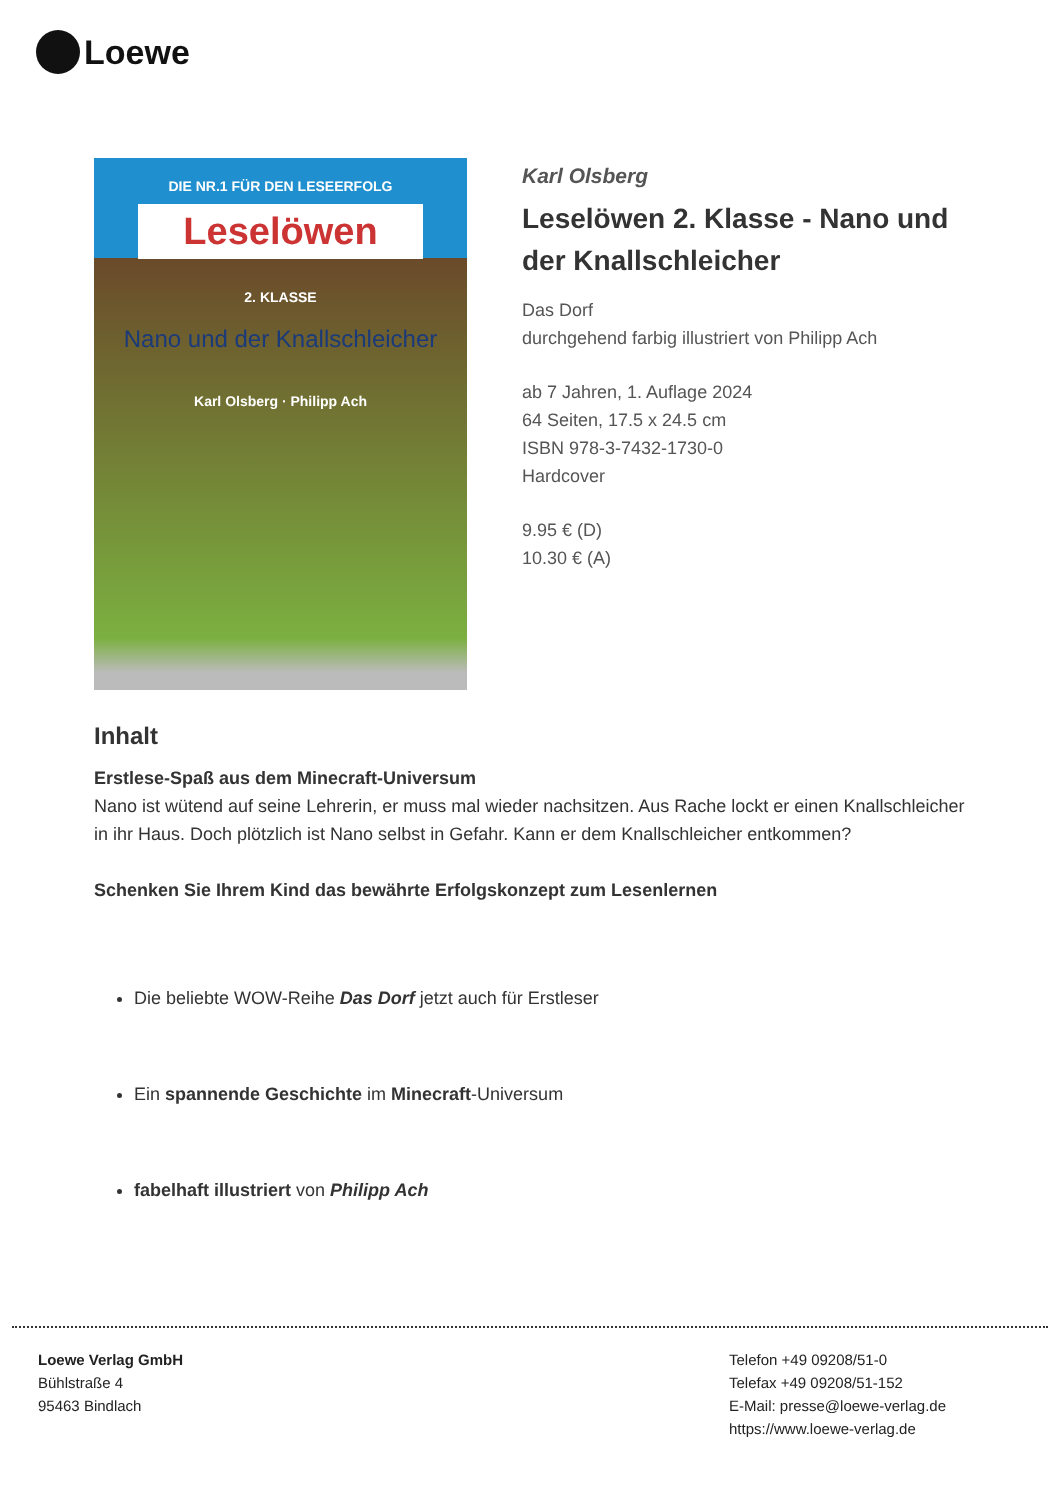Loewe
DIE NR.1 FÜR DEN LESEERFOLG
Leselöwen
2. KLASSE
Nano und der Knallschleicher
Karl Olsberg · Philipp Ach
Karl Olsberg
Leselöwen 2. Klasse - Nano und der Knallschleicher
Das Dorf
durchgehend farbig illustriert von Philipp Ach
ab 7 Jahren, 1. Auflage 2024
64 Seiten, 17.5 x 24.5 cm
ISBN 978-3-7432-1730-0
Hardcover
9.95 € (D)
10.30 € (A)
Inhalt
Erstlese-Spaß aus dem Minecraft-Universum
Nano ist wütend auf seine Lehrerin, er muss mal wieder nachsitzen. Aus Rache lockt er einen Knallschleicher in ihr Haus. Doch plötzlich ist Nano selbst in Gefahr. Kann er dem Knallschleicher entkommen?
Schenken Sie Ihrem Kind das bewährte Erfolgskonzept zum Lesenlernen
Die beliebte WOW-Reihe Das Dorf jetzt auch für Erstleser
Ein spannende Geschichte im Minecraft-Universum
fabelhaft illustriert von Philipp Ach
Loewe Verlag GmbH
Bühlstraße 4
95463 Bindlach
Telefon +49 09208/51-0
Telefax +49 09208/51-152
E-Mail: presse@loewe-verlag.de
https://www.loewe-verlag.de